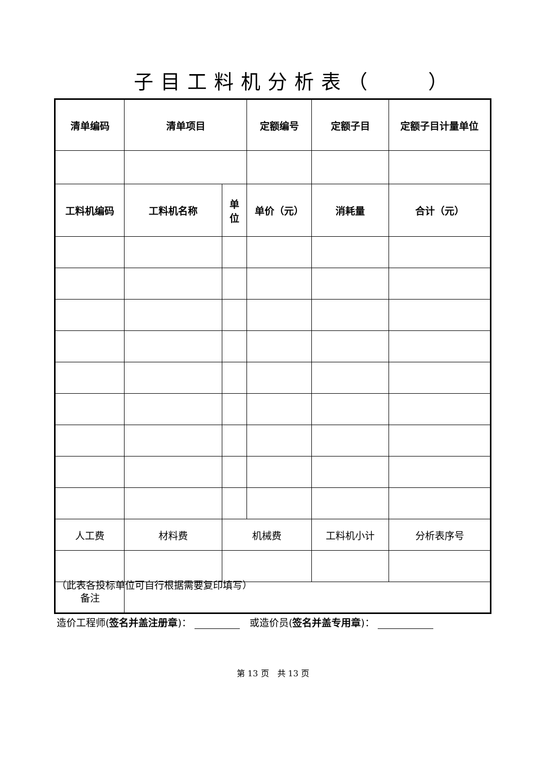子目工料机分析表（　　）
| 清单编码 | 清单项目 | | 定额编号 | 定额子目 | 定额子目计量单位 |
| 工料机编码 | 工料机名称 | 单 位 | 单价（元） | 消耗量 | 合计（元） |
| 人工费 | 材料费 | 机械费 | | 工料机小计 | 分析表序号 |
| 备注 | | | | | |
（此表各投标单位可自行根据需要复印填写）
造价工程师(签名并盖注册章)： 　或造价员(签名并盖专用章)：
第 13 页　共 13 页